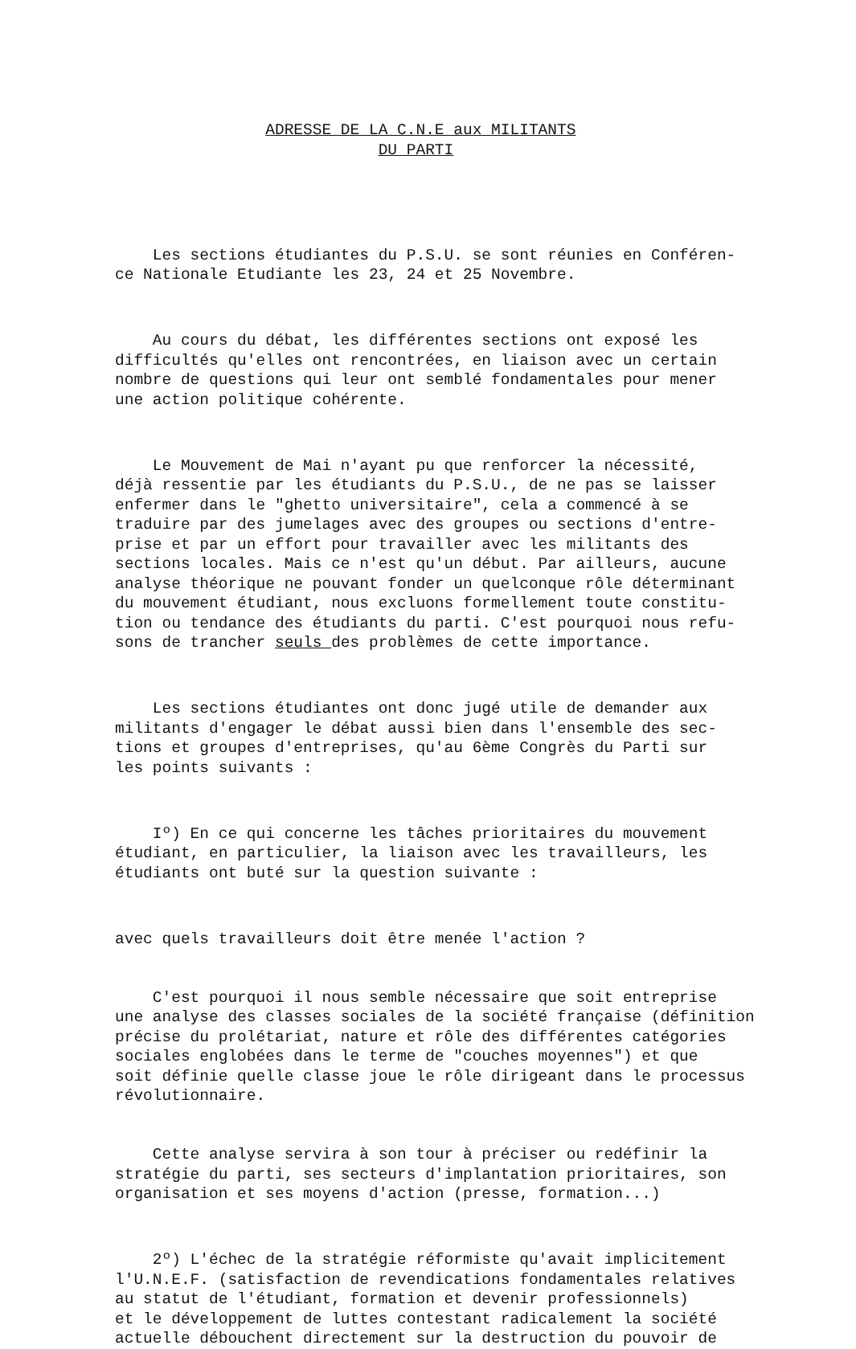ADRESSE DE LA C.N.E aux MILITANTS DU PARTI
Les sections étudiantes du P.S.U. se sont réunies en Conféren- ce Nationale Etudiante les 23, 24 et 25 Novembre.
Au cours du débat, les différentes sections ont exposé les difficultés qu'elles ont rencontrées, en liaison avec un certain nombre de questions qui leur ont semblé fondamentales pour mener une action politique cohérente.
Le Mouvement de Mai n'ayant pu que renforcer la nécessité, déjà ressentie par les étudiants du P.S.U., de ne pas se laisser enfermer dans le "ghetto universitaire", cela a commencé à se traduire par des jumelages avec des groupes ou sections d'entre- prise et par un effort pour travailler avec les militants des sections locales. Mais ce n'est qu'un début. Par ailleurs, aucune analyse théorique ne pouvant fonder un quelconque rôle déterminant du mouvement étudiant, nous excluons formellement toute constitu- tion ou tendance des étudiants du parti. C'est pourquoi nous refu- sons de trancher seuls des problèmes de cette importance.
Les sections étudiantes ont donc jugé utile de demander aux militants d'engager le débat aussi bien dans l'ensemble des sec- tions et groupes d'entreprises, qu'au 6ème Congrès du Parti sur les points suivants :
Iº) En ce qui concerne les tâches prioritaires du mouvement étudiant, en particulier, la liaison avec les travailleurs, les étudiants ont buté sur la question suivante :
avec quels travailleurs doit être menée l'action ?
C'est pourquoi il nous semble nécessaire que soit entreprise une analyse des classes sociales de la société française (définition précise du prolétariat, nature et rôle des différentes catégories sociales englobées dans le terme de "couches moyennes") et que soit définie quelle classe joue le rôle dirigeant dans le processus révolutionnaire.
Cette analyse servira à son tour à préciser ou redéfinir la stratégie du parti, ses secteurs d'implantation prioritaires, son organisation et ses moyens d'action (presse, formation...)
2º) L'échec de la stratégie réformiste qu'avait implicitement l'U.N.E.F. (satisfaction de revendications fondamentales relatives au statut de l'étudiant, formation et devenir professionnels) et le développement de luttes contestant radicalement la société actuelle débouchent directement sur la destruction du pouvoir de